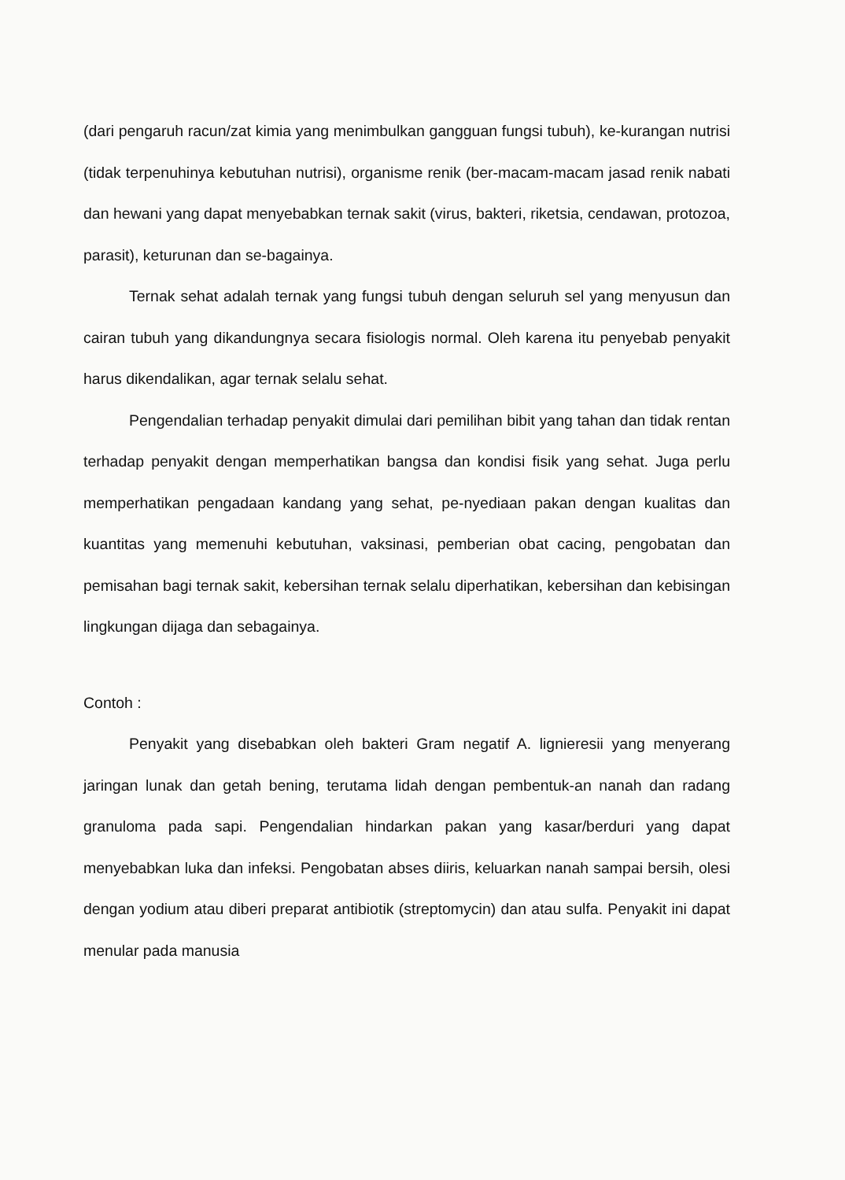(dari pengaruh racun/zat kimia yang menimbulkan gangguan fungsi tubuh), ke-kurangan nutrisi (tidak terpenuhinya kebutuhan nutrisi), organisme renik (ber-macam-macam jasad renik nabati dan hewani yang dapat menyebabkan ternak sakit (virus, bakteri, riketsia, cendawan, protozoa, parasit), keturunan dan se-bagainya.
Ternak sehat adalah ternak yang fungsi tubuh dengan seluruh sel yang menyusun dan cairan tubuh yang dikandungnya secara fisiologis normal. Oleh karena itu penyebab penyakit harus dikendalikan, agar ternak selalu sehat.
Pengendalian terhadap penyakit dimulai dari pemilihan bibit yang tahan dan tidak rentan terhadap penyakit dengan memperhatikan bangsa dan kondisi fisik yang sehat. Juga perlu memperhatikan pengadaan kandang yang sehat, pe-nyediaan pakan dengan kualitas dan kuantitas yang memenuhi kebutuhan, vaksinasi, pemberian obat cacing, pengobatan dan pemisahan bagi ternak sakit, kebersihan ternak selalu diperhatikan, kebersihan dan kebisingan lingkungan dijaga dan sebagainya.
Contoh :
Penyakit yang disebabkan oleh bakteri Gram negatif A. lignieresii yang menyerang jaringan lunak dan getah bening, terutama lidah dengan pembentuk-an nanah dan radang granuloma pada sapi. Pengendalian hindarkan pakan yang kasar/berduri yang dapat menyebabkan luka dan infeksi. Pengobatan abses diiris, keluarkan nanah sampai bersih, olesi dengan yodium atau diberi preparat antibiotik (streptomycin) dan atau sulfa. Penyakit ini dapat menular pada manusia